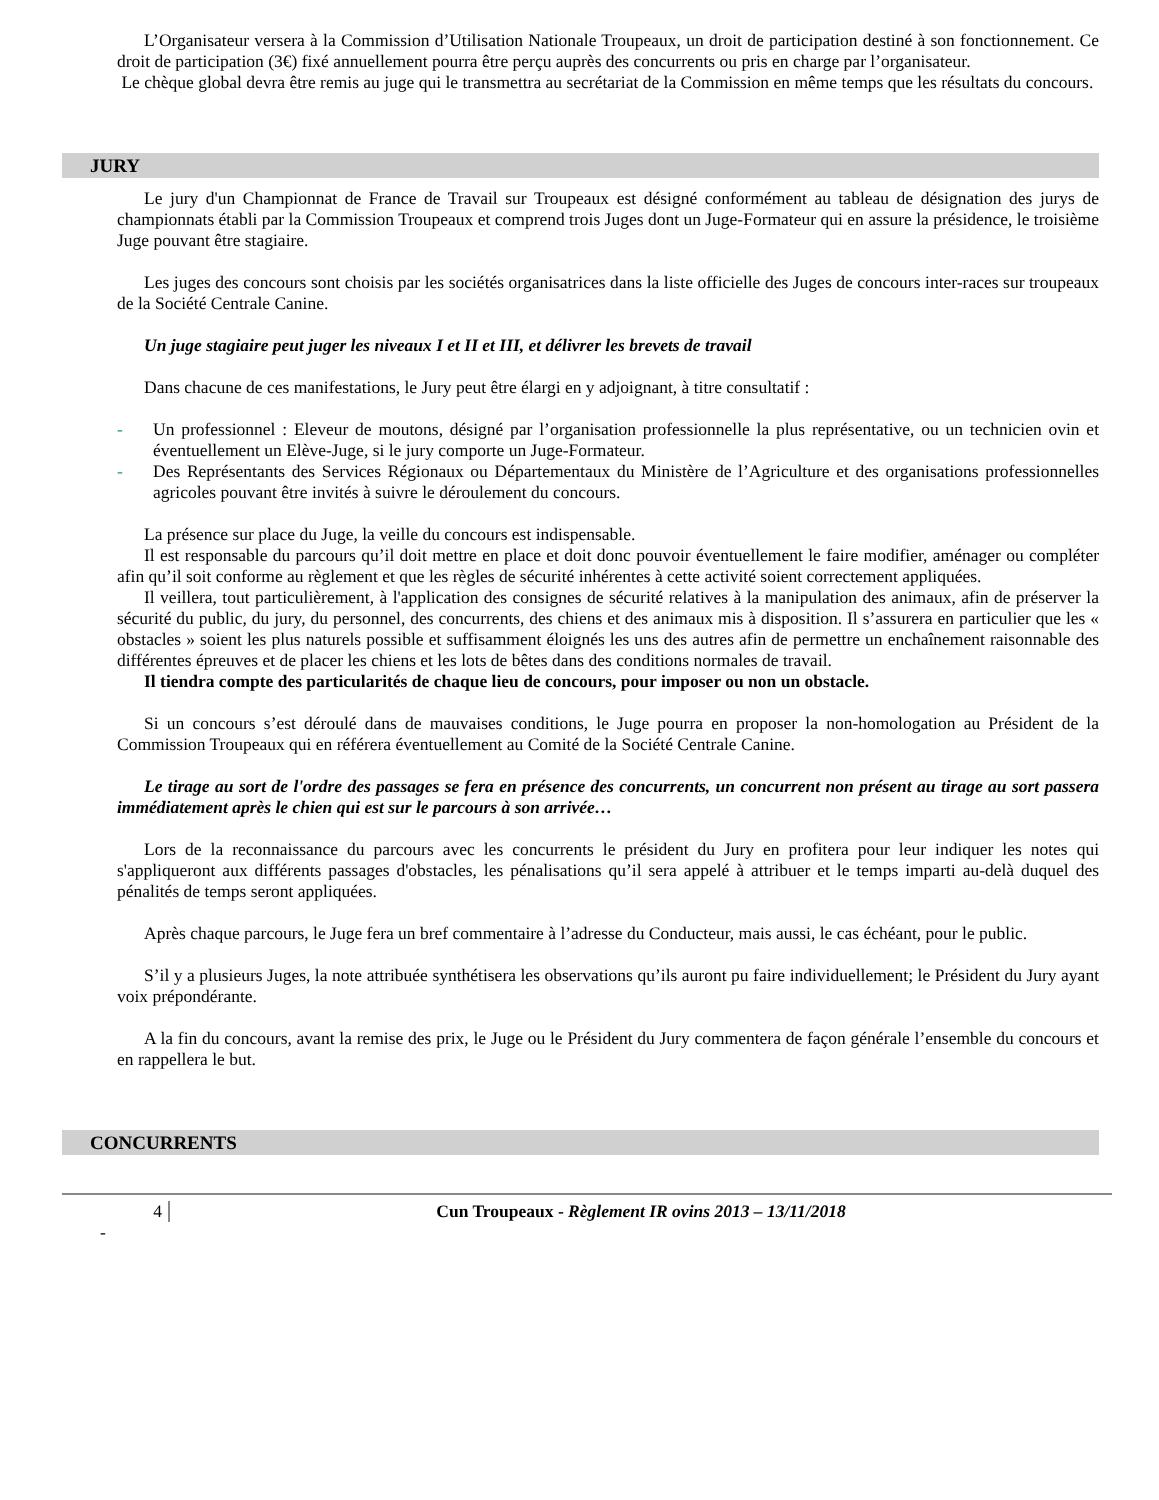L’Organisateur versera à la Commission d’Utilisation Nationale Troupeaux, un droit de participation destiné à son fonctionnement. Ce droit de participation (3€) fixé annuellement pourra être perçu auprès des concurrents ou pris en charge par l’organisateur.
Le chèque global devra être remis au juge qui le transmettra au secrétariat de la Commission en même temps que les résultats du concours.
JURY
Le jury d'un Championnat de France de Travail sur Troupeaux est désigné conformément au tableau de désignation des jurys de championnats établi par la Commission Troupeaux et comprend trois Juges dont un Juge-Formateur qui en assure la présidence, le troisième Juge pouvant être stagiaire.
Les juges des concours sont choisis par les sociétés organisatrices dans la liste officielle des Juges de concours inter-races sur troupeaux de la Société Centrale Canine.
Un juge stagiaire peut juger les niveaux I et II et III, et délivrer les brevets de travail
Dans chacune de ces manifestations, le Jury peut être élargi en y adjoignant, à titre consultatif :
- Un professionnel : Eleveur de moutons, désigné par l’organisation professionnelle la plus représentative, ou un technicien ovin et éventuellement un Elève-Juge, si le jury comporte un Juge-Formateur.
- Des Représentants des Services Régionaux ou Départementaux du Ministère de l’Agriculture et des organisations professionnelles agricoles pouvant être invités à suivre le déroulement du concours.
La présence sur place du Juge, la veille du concours est indispensable.
Il est responsable du parcours qu’il doit mettre en place et doit donc pouvoir éventuellement le faire modifier, aménager ou compléter afin qu’il soit conforme au règlement et que les règles de sécurité inhérentes à cette activité soient correctement appliquées.
Il veillera, tout particulièrement, à l'application des consignes de sécurité relatives à la manipulation des animaux, afin de préserver la sécurité du public, du jury, du personnel, des concurrents, des chiens et des animaux mis à disposition. Il s’assurera en particulier que les « obstacles » soient les plus naturels possible et suffisamment éloignés les uns des autres afin de permettre un enchaînement raisonnable des différentes épreuves et de placer les chiens et les lots de bêtes dans des conditions normales de travail.
Il tiendra compte des particularités de chaque lieu de concours, pour imposer ou non un obstacle.
Si un concours s’est déroulé dans de mauvaises conditions, le Juge pourra en proposer la non-homologation au Président de la Commission Troupeaux qui en référera éventuellement au Comité de la Société Centrale Canine.
Le tirage au sort de l'ordre des passages se fera en présence des concurrents, un concurrent non présent au tirage au sort passera immédiatement après le chien qui est sur le parcours à son arrivée…
Lors de la reconnaissance du parcours avec les concurrents le président du Jury en profitera pour leur indiquer les notes qui s'appliqueront aux différents passages d'obstacles, les pénalisations qu’il sera appelé à attribuer et le temps imparti au-delà duquel des pénalités de temps seront appliquées.
Après chaque parcours, le Juge fera un bref commentaire à l’adresse du Conducteur, mais aussi, le cas échéant, pour le public.
S’il y a plusieurs Juges, la note attribuée synthétisera les observations qu’ils auront pu faire individuellement; le Président du Jury ayant voix prépondérante.
A la fin du concours, avant la remise des prix, le Juge ou le Président du Jury commentera de façon générale l’ensemble du concours et en rappellera le but.
CONCURRENTS
4 Cun Troupeaux - Règlement IR ovins 2013 – 13/11/2018
-